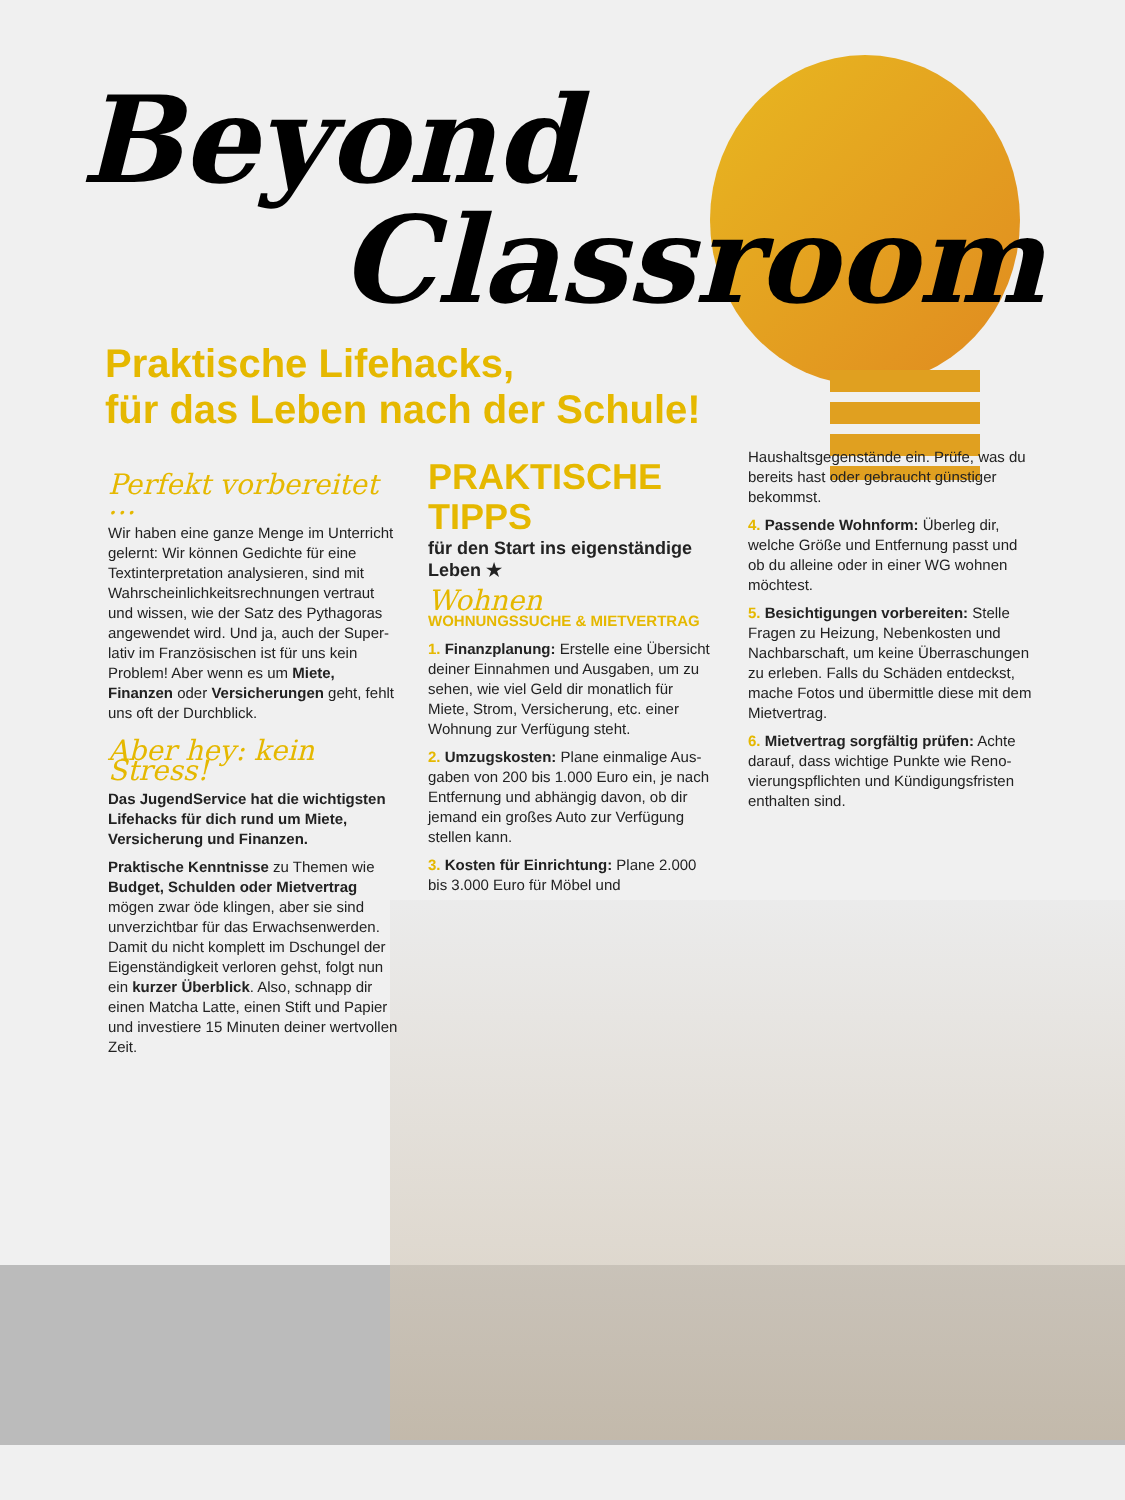Beyond
Classroom
Praktische Lifehacks,
für das Leben nach der Schule!
Perfekt vorbereitet …
Wir haben eine ganze Menge im Unterricht gelernt: Wir können Gedichte für eine Textinterpretation analysieren, sind mit Wahrscheinlich­keitsrechnungen vertraut und wissen, wie der Satz des Pythagoras ange­wendet wird. Und ja, auch der Super­lativ im Französischen ist für uns kein Problem! Aber wenn es um Miete, Finanzen oder Versicherungen geht, fehlt uns oft der Durchblick.
Aber hey: kein Stress!
Das JugendService hat die wich­tigsten Lifehacks für dich rund um Miete, Versicherung und Finanzen.
Praktische Kenntnisse zu Themen wie Budget, Schulden oder Mietver­trag mögen zwar öde klingen, aber sie sind unverzichtbar für das Erwach­senwerden. Damit du nicht komplett im Dschungel der Eigenständigkeit verloren gehst, folgt nun ein kurzer Überblick. Also, schnapp dir einen Matcha Latte, einen Stift und Papier und investiere 15 Minuten deiner wert­vollen Zeit.
PRAKTISCHE TIPPS
für den Start ins eigenständige Leben ★
Wohnen
WOHNUNGSSUCHE & MIETVERTRAG
1. Finanzplanung: Erstelle eine Über­sicht deiner Einnahmen und Ausgaben, um zu sehen, wie viel Geld dir monatlich für Miete, Strom, Versicherung, etc. einer Wohnung zur Verfügung steht.
2. Umzugskosten: Plane einmalige Aus­gaben von 200 bis 1.000 Euro ein, je nach Entfernung und abhängig davon, ob dir jemand ein großes Auto zur Ver­fügung stellen kann.
3. Kosten für Einrichtung: Plane 2.000 bis 3.000 Euro für Möbel und
Haushaltsgegenstände ein. Prüfe, was du bereits hast oder gebraucht güns­tiger bekommst.
4. Passende Wohnform: Überleg dir, welche Größe und Entfernung passt und ob du alleine oder in einer WG wohnen möchtest.
5. Besichtigungen vorbereiten: Stelle Fragen zu Heizung, Neben­kosten und Nachbarschaft, um keine Überraschungen zu erleben. Falls du Schäden entdeckst, mache Fotos und übermittle diese mit dem Mietvertrag.
6. Mietvertrag sorgfältig prüfen: Achte darauf, dass wichtige Punkte wie Reno­vierungspflichten und Kündigungsfris­ten enthalten sind.